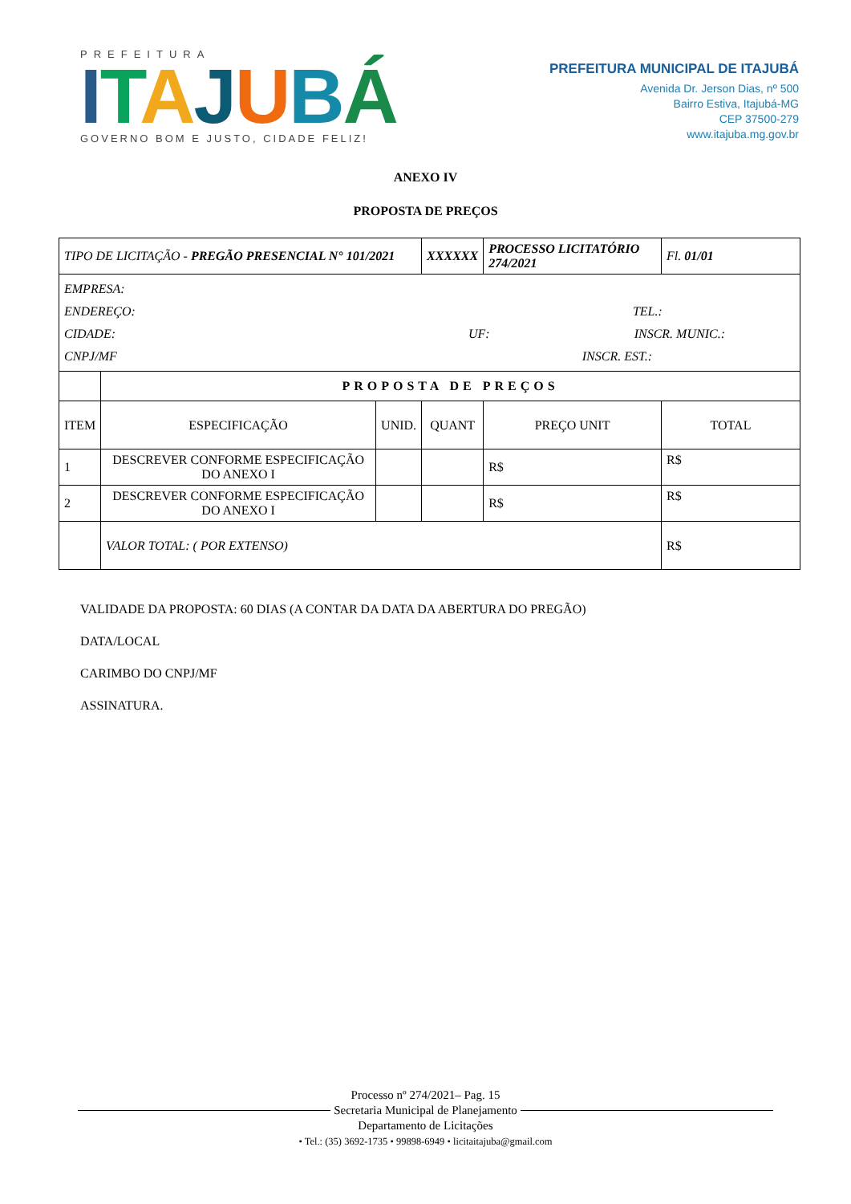PREFEITURA
ITAJUBÁ
GOVERNO BOM E JUSTO, CIDADE FELIZ!
PREFEITURA MUNICIPAL DE ITAJUBÁ
Avenida Dr. Jerson Dias, nº 500
Bairro Estiva, Itajubá-MG
CEP 37500-279
www.itajuba.mg.gov.br
ANEXO IV
PROPOSTA DE PREÇOS
| TIPO DE LICITAÇÃO - PREGÃO PRESENCIAL N° 101/2021 | | | XXXXXX | PROCESSO LICITATÓRIO 274/2021 | | Fl. 01/01 |
| EMPRESA: ENDEREÇO: TEL.: CIDADE: UF: INSCR. MUNIC.: CNPJ/MF INSCR. EST.: | | | | | | |
| | PROPOSTA DE PREÇOS | | | | | |
| ITEM | ESPECIFICAÇÃO | UNID. | QUANT | | PREÇO UNIT | TOTAL |
| 1 | DESCREVER CONFORME ESPECIFICAÇÃO DO ANEXO I | | | | R$ | R$ |
| 2 | DESCREVER CONFORME ESPECIFICAÇÃO DO ANEXO I | | | | R$ | R$ |
| | VALOR TOTAL: ( POR EXTENSO) | | | | | R$ |
VALIDADE DA PROPOSTA: 60 DIAS (A CONTAR DA DATA DA ABERTURA DO PREGÃO)
DATA/LOCAL
CARIMBO DO CNPJ/MF
ASSINATURA.
Processo nº 274/2021– Pag. 15
Secretaria Municipal de Planejamento
Departamento de Licitações
• Tel.: (35) 3692-1735 • 99898-6949 • licitaitajuba@gmail.com